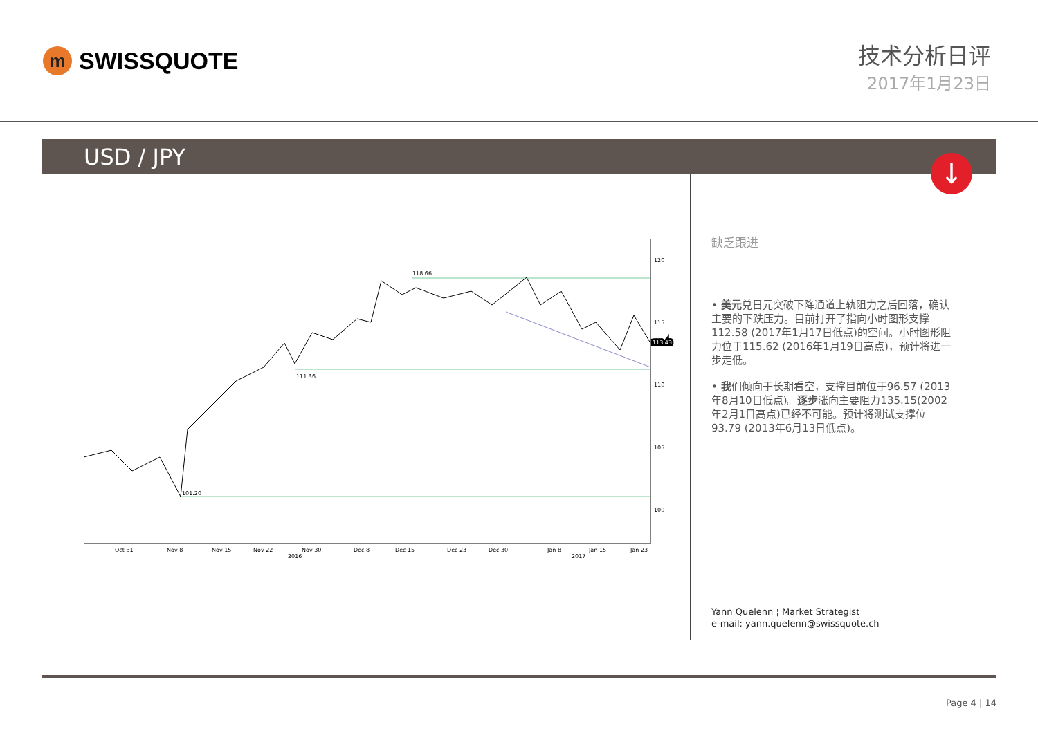m
SWISSQUOTE
技术分析日评
2017年1月23日
USD / JPY
↓
118.66
111.36
101.20
120
115
110
105
100
113.43
Oct 31
Nov 8
Nov 15
Nov 22
Nov 30
Dec 8
Dec 15
Dec 23
Dec 30
Jan 8
Jan 15
Jan 23
2016
2017
缺乏跟进
• 美元兑日元突破下降通道上轨阻力之后回落，确认主要的下跌压力。目前打开了指向小时图形支撑112.58 (2017年1月17日低点)的空间。小时图形阻力位于115.62 (2016年1月19日高点)，预计将进一步走低。
• 我们倾向于长期看空，支撑目前位于96.57 (2013年8月10日低点)。逐步涨向主要阻力135.15(2002年2月1日高点)已经不可能。预计将测试支撑位93.79 (2013年6月13日低点)。
Yann Quelenn ¦ Market Strategist
e-mail: yann.quelenn@swissquote.ch
Page 4 | 14